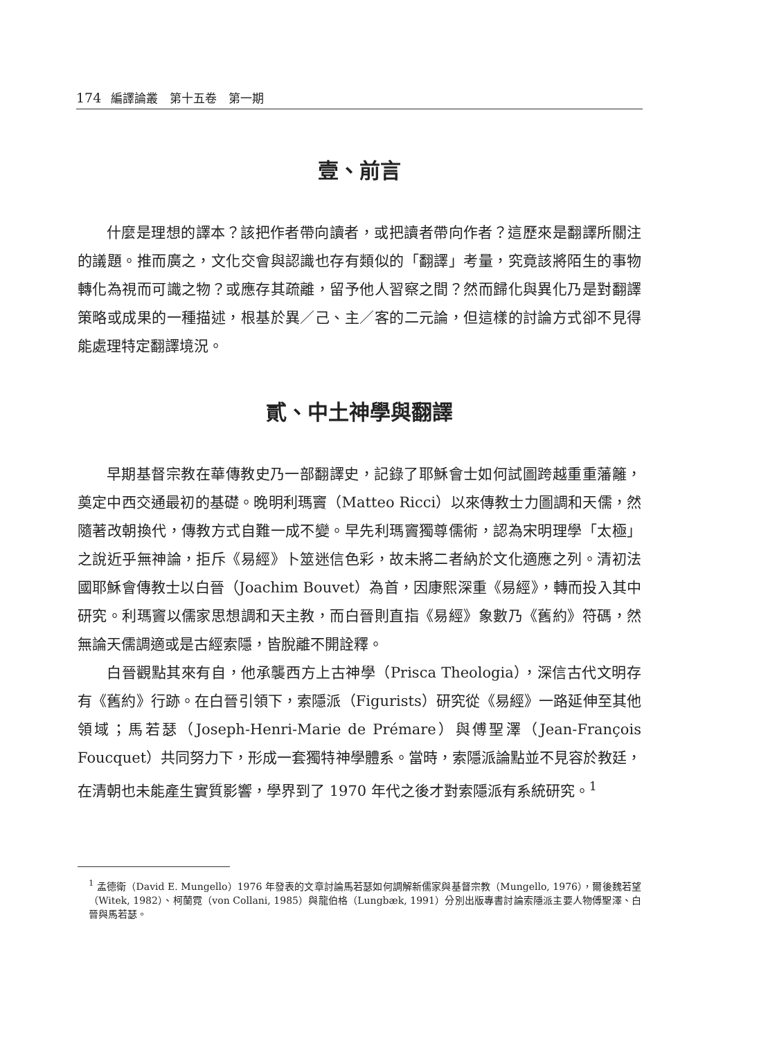174 編譯論叢　第十五卷　第一期
壹、前言
什麼是理想的譯本？該把作者帶向讀者，或把讀者帶向作者？這歷來是翻譯所關注的議題。推而廣之，文化交會與認識也存有類似的「翻譯」考量，究竟該將陌生的事物轉化為視而可識之物？或應存其疏離，留予他人習察之間？然而歸化與異化乃是對翻譯策略或成果的一種描述，根基於異／己、主／客的二元論，但這樣的討論方式卻不見得能處理特定翻譯境況。
貳、中土神學與翻譯
早期基督宗教在華傳教史乃一部翻譯史，記錄了耶穌會士如何試圖跨越重重藩籬，奠定中西交通最初的基礎。晚明利瑪竇（Matteo Ricci）以來傳教士力圖調和天儒，然隨著改朝換代，傳教方式自難一成不變。早先利瑪竇獨尊儒術，認為宋明理學「太極」之說近乎無神論，拒斥《易經》卜筮迷信色彩，故未將二者納於文化適應之列。清初法國耶穌會傳教士以白晉（Joachim Bouvet）為首，因康熙深重《易經》，轉而投入其中研究。利瑪竇以儒家思想調和天主教，而白晉則直指《易經》象數乃《舊約》符碼，然無論天儒調適或是古經索隱，皆脫離不開詮釋。
白晉觀點其來有自，他承襲西方上古神學（Prisca Theologia），深信古代文明存有《舊約》行跡。在白晉引領下，索隱派（Figurists）研究從《易經》一路延伸至其他領域；馬若瑟（Joseph-Henri-Marie de Prémare）與傅聖澤（Jean-François Foucquet）共同努力下，形成一套獨特神學體系。當時，索隱派論點並不見容於教廷，在清朝也未能產生實質影響，學界到了 1970 年代之後才對索隱派有系統研究。<sup>1</sup>
<sup>1</sup> 孟德衛（David E. Mungello）1976 年發表的文章討論馬若瑟如何調解新儒家與基督宗教（Mungello, 1976），爾後魏若望（Witek, 1982）、柯蘭霓（von Collani, 1985）與龍伯格（Lungbæk, 1991）分別出版專書討論索隱派主要人物傅聖澤、白晉與馬若瑟。